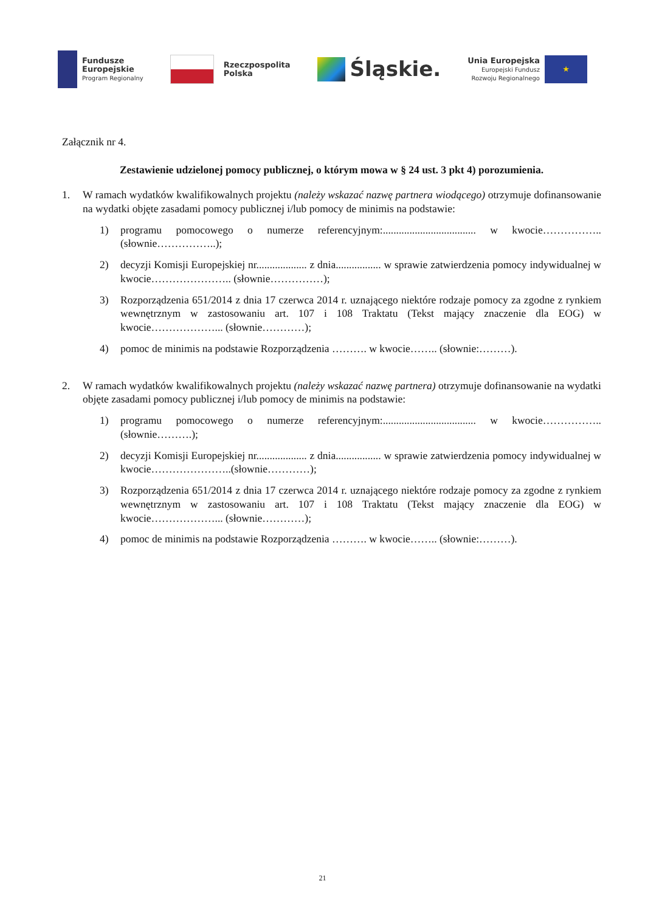Fundusze
Europejskie
Program Regionalny
Rzeczpospolita
Polska
Śląskie.
Unia Europejska
Europejski Fundusz
Rozwoju Regionalnego
★
Załącznik nr 4.
Zestawienie udzielonej pomocy publicznej, o którym mowa w § 24 ust. 3 pkt 4) porozumienia.
1. W ramach wydatków kwalifikowalnych projektu (należy wskazać nazwę partnera wiodącego) otrzymuje dofinansowanie na wydatki objęte zasadami pomocy publicznej i/lub pomocy de minimis na podstawie:
1) programu pomocowego o numerze referencyjnym:................................... w kwocie…………….. (słownie……………..);
2) decyzji Komisji Europejskiej nr................... z dnia................. w sprawie zatwierdzenia pomocy indywidualnej w kwocie………………….. (słownie……………);
3) Rozporządzenia 651/2014 z dnia 17 czerwca 2014 r. uznającego niektóre rodzaje pomocy za zgodne z rynkiem wewnętrznym w zastosowaniu art. 107 i 108 Traktatu (Tekst mający znaczenie dla EOG) w kwocie………………... (słownie…………);
4) pomoc de minimis na podstawie Rozporządzenia ………. w kwocie…….. (słownie:………).
2. W ramach wydatków kwalifikowalnych projektu (należy wskazać nazwę partnera) otrzymuje dofinansowanie na wydatki objęte zasadami pomocy publicznej i/lub pomocy de minimis na podstawie:
1) programu pomocowego o numerze referencyjnym:................................... w kwocie…………….. (słownie……….);
2) decyzji Komisji Europejskiej nr................... z dnia................. w sprawie zatwierdzenia pomocy indywidualnej w kwocie…………………..(słownie…………);
3) Rozporządzenia 651/2014 z dnia 17 czerwca 2014 r. uznającego niektóre rodzaje pomocy za zgodne z rynkiem wewnętrznym w zastosowaniu art. 107 i 108 Traktatu (Tekst mający znaczenie dla EOG) w kwocie………………... (słownie…………);
4) pomoc de minimis na podstawie Rozporządzenia ………. w kwocie…….. (słownie:………).
21